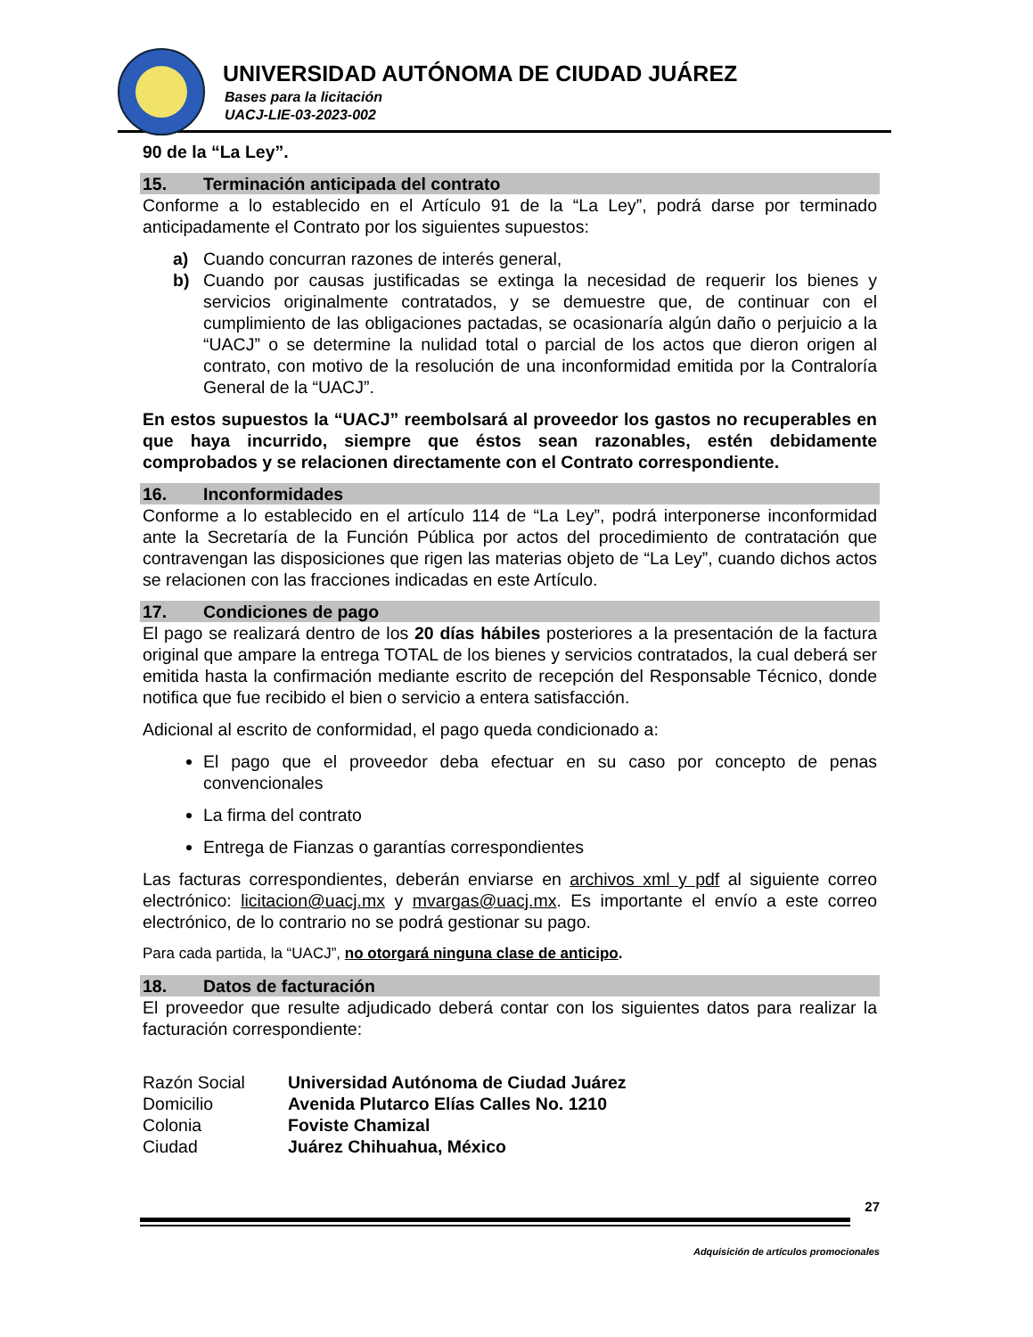UNIVERSIDAD AUTÓNOMA DE CIUDAD JUÁREZ
Bases para la licitación
UACJ-LIE-03-2023-002
90 de la “La Ley”.
15. Terminación anticipada del contrato
Conforme a lo establecido en el Artículo 91 de la “La Ley”, podrá darse por terminado anticipadamente el Contrato por los siguientes supuestos:
a) Cuando concurran razones de interés general,
b) Cuando por causas justificadas se extinga la necesidad de requerir los bienes y servicios originalmente contratados, y se demuestre que, de continuar con el cumplimiento de las obligaciones pactadas, se ocasionaría algún daño o perjuicio a la “UACJ” o se determine la nulidad total o parcial de los actos que dieron origen al contrato, con motivo de la resolución de una inconformidad emitida por la Contraloría General de la “UACJ”.
En estos supuestos la “UACJ” reembolsará al proveedor los gastos no recuperables en que haya incurrido, siempre que éstos sean razonables, estén debidamente comprobados y se relacionen directamente con el Contrato correspondiente.
16. Inconformidades
Conforme a lo establecido en el artículo 114 de “La Ley”, podrá interponerse inconformidad ante la Secretaría de la Función Pública por actos del procedimiento de contratación que contravengan las disposiciones que rigen las materias objeto de “La Ley”, cuando dichos actos se relacionen con las fracciones indicadas en este Artículo.
17. Condiciones de pago
El pago se realizará dentro de los 20 días hábiles posteriores a la presentación de la factura original que ampare la entrega TOTAL de los bienes y servicios contratados, la cual deberá ser emitida hasta la confirmación mediante escrito de recepción del Responsable Técnico, donde notifica que fue recibido el bien o servicio a entera satisfacción.
Adicional al escrito de conformidad, el pago queda condicionado a:
El pago que el proveedor deba efectuar en su caso por concepto de penas convencionales
La firma del contrato
Entrega de Fianzas o garantías correspondientes
Las facturas correspondientes, deberán enviarse en archivos xml y pdf al siguiente correo electrónico: licitacion@uacj.mx y mvargas@uacj.mx. Es importante el envío a este correo electrónico, de lo contrario no se podrá gestionar su pago.
Para cada partida, la “UACJ”, no otorgará ninguna clase de anticipo.
18. Datos de facturación
El proveedor que resulte adjudicado deberá contar con los siguientes datos para realizar la facturación correspondiente:
| Razón Social | Universidad Autónoma de Ciudad Juárez |
| Domicilio | Avenida Plutarco Elías Calles No. 1210 |
| Colonia | Foviste Chamizal |
| Ciudad | Juárez Chihuahua, México |
27
Adquisición de artículos promocionales